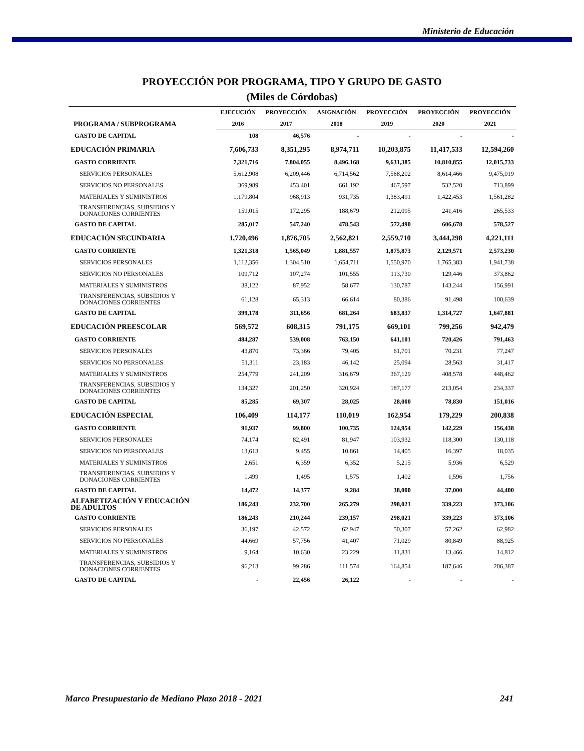Ministerio de Educación
PROYECCIÓN POR PROGRAMA, TIPO Y GRUPO DE GASTO
(Miles de Córdobas)
| PROGRAMA / SUBPROGRAMA | EJECUCIÓN | PROYECCIÓN | ASIGNACIÓN | PROYECCIÓN | PROYECCIÓN | PROYECCIÓN |
| --- | --- | --- | --- | --- | --- | --- |
| | 2016 | 2017 | 2018 | 2019 | 2020 | 2021 |
| GASTO DE CAPITAL | 108 | 46,576 | - | - | - | - |
| EDUCACIÓN PRIMARIA | 7,606,733 | 8,351,295 | 8,974,711 | 10,203,875 | 11,417,533 | 12,594,260 |
| GASTO CORRIENTE | 7,321,716 | 7,804,055 | 8,496,168 | 9,631,385 | 10,810,855 | 12,015,733 |
| SERVICIOS PERSONALES | 5,612,908 | 6,209,446 | 6,714,562 | 7,568,202 | 8,614,466 | 9,475,019 |
| SERVICIOS NO PERSONALES | 369,989 | 453,401 | 661,192 | 467,597 | 532,520 | 713,899 |
| MATERIALES Y SUMINISTROS | 1,179,804 | 968,913 | 931,735 | 1,383,491 | 1,422,453 | 1,561,282 |
| TRANSFERENCIAS, SUBSIDIOS Y DONACIONES CORRIENTES | 159,015 | 172,295 | 188,679 | 212,095 | 241,416 | 265,533 |
| GASTO DE CAPITAL | 285,017 | 547,240 | 478,543 | 572,490 | 606,678 | 578,527 |
| EDUCACIÓN SECUNDARIA | 1,720,496 | 1,876,705 | 2,562,821 | 2,559,710 | 3,444,298 | 4,221,111 |
| GASTO CORRIENTE | 1,321,318 | 1,565,049 | 1,881,557 | 1,875,873 | 2,129,571 | 2,573,230 |
| SERVICIOS PERSONALES | 1,112,356 | 1,304,510 | 1,654,711 | 1,550,970 | 1,765,383 | 1,941,738 |
| SERVICIOS NO PERSONALES | 109,712 | 107,274 | 101,555 | 113,730 | 129,446 | 373,862 |
| MATERIALES Y SUMINISTROS | 38,122 | 87,952 | 58,677 | 130,787 | 143,244 | 156,991 |
| TRANSFERENCIAS, SUBSIDIOS Y DONACIONES CORRIENTES | 61,128 | 65,313 | 66,614 | 80,386 | 91,498 | 100,639 |
| GASTO DE CAPITAL | 399,178 | 311,656 | 681,264 | 683,837 | 1,314,727 | 1,647,881 |
| EDUCACIÓN PREESCOLAR | 569,572 | 608,315 | 791,175 | 669,101 | 799,256 | 942,479 |
| GASTO CORRIENTE | 484,287 | 539,008 | 763,150 | 641,101 | 720,426 | 791,463 |
| SERVICIOS PERSONALES | 43,870 | 73,366 | 79,405 | 61,701 | 70,231 | 77,247 |
| SERVICIOS NO PERSONALES | 51,311 | 23,183 | 46,142 | 25,094 | 28,563 | 31,417 |
| MATERIALES Y SUMINISTROS | 254,779 | 241,209 | 316,679 | 367,129 | 408,578 | 448,462 |
| TRANSFERENCIAS, SUBSIDIOS Y DONACIONES CORRIENTES | 134,327 | 201,250 | 320,924 | 187,177 | 213,054 | 234,337 |
| GASTO DE CAPITAL | 85,285 | 69,307 | 28,025 | 28,000 | 78,830 | 151,016 |
| EDUCACIÓN ESPECIAL | 106,409 | 114,177 | 110,019 | 162,954 | 179,229 | 200,838 |
| GASTO CORRIENTE | 91,937 | 99,800 | 100,735 | 124,954 | 142,229 | 156,438 |
| SERVICIOS PERSONALES | 74,174 | 82,491 | 81,947 | 103,932 | 118,300 | 130,118 |
| SERVICIOS NO PERSONALES | 13,613 | 9,455 | 10,861 | 14,405 | 16,397 | 18,035 |
| MATERIALES Y SUMINISTROS | 2,651 | 6,359 | 6,352 | 5,215 | 5,936 | 6,529 |
| TRANSFERENCIAS, SUBSIDIOS Y DONACIONES CORRIENTES | 1,499 | 1,495 | 1,575 | 1,402 | 1,596 | 1,756 |
| GASTO DE CAPITAL | 14,472 | 14,377 | 9,284 | 38,000 | 37,000 | 44,400 |
| ALFABETIZACIÓN Y EDUCACIÓN DE ADULTOS | 186,243 | 232,700 | 265,279 | 298,021 | 339,223 | 373,106 |
| GASTO CORRIENTE | 186,243 | 210,244 | 239,157 | 298,021 | 339,223 | 373,106 |
| SERVICIOS PERSONALES | 36,197 | 42,572 | 62,947 | 50,307 | 57,262 | 62,982 |
| SERVICIOS NO PERSONALES | 44,669 | 57,756 | 41,407 | 71,029 | 80,849 | 88,925 |
| MATERIALES Y SUMINISTROS | 9,164 | 10,630 | 23,229 | 11,831 | 13,466 | 14,812 |
| TRANSFERENCIAS, SUBSIDIOS Y DONACIONES CORRIENTES | 96,213 | 99,286 | 111,574 | 164,854 | 187,646 | 206,387 |
| GASTO DE CAPITAL | - | 22,456 | 26,122 | - | - | - |
Marco Presupuestario de Mediano Plazo 2018 - 2021 241